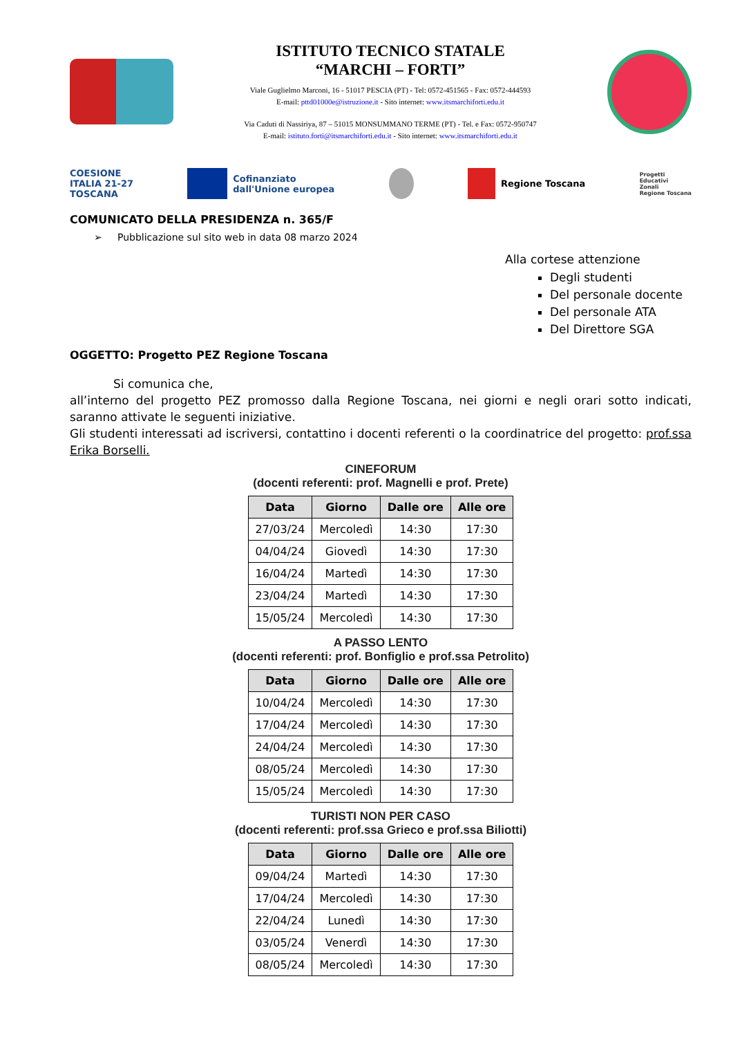ISTITUTO TECNICO STATALE
“MARCHI – FORTI”
Viale Guglielmo Marconi, 16 - 51017 PESCIA (PT) - Tel: 0572-451565 - Fax: 0572-444593
E-mail: pttd01000e@istruzione.it - Sito internet: www.itsmarchiforti.edu.it
Via Caduti di Nassiriya, 87 – 51015 MONSUMMANO TERME (PT) - Tel. e Fax: 0572-950747
E-mail: istituto.forti@itsmarchiforti.edu.it - Sito internet: www.itsmarchiforti.edu.it
COESIONE
ITALIA 21-27
TOSCANA
Cofinanziato
dall'Unione europea
Regione Toscana
Progetti
Educativi
Zonali
Regione Toscana
COMUNICATO DELLA PRESIDENZA n. 365/F
➢ Pubblicazione sul sito web in data 08 marzo 2024
Alla cortese attenzione
Degli studenti
Del personale docente
Del personale ATA
Del Direttore SGA
OGGETTO: Progetto PEZ Regione Toscana
Si comunica che,
all’interno del progetto PEZ promosso dalla Regione Toscana, nei giorni e negli orari sotto indicati, saranno attivate le seguenti iniziative.
Gli studenti interessati ad iscriversi, contattino i docenti referenti o la coordinatrice del progetto: prof.ssa Erika Borselli.
CINEFORUM
(docenti referenti: prof. Magnelli e prof. Prete)
| Data | Giorno | Dalle ore | Alle ore |
| --- | --- | --- | --- |
| 27/03/24 | Mercoledì | 14:30 | 17:30 |
| 04/04/24 | Giovedì | 14:30 | 17:30 |
| 16/04/24 | Martedì | 14:30 | 17:30 |
| 23/04/24 | Martedì | 14:30 | 17:30 |
| 15/05/24 | Mercoledì | 14:30 | 17:30 |
A PASSO LENTO
(docenti referenti: prof. Bonfiglio e prof.ssa Petrolito)
| Data | Giorno | Dalle ore | Alle ore |
| --- | --- | --- | --- |
| 10/04/24 | Mercoledì | 14:30 | 17:30 |
| 17/04/24 | Mercoledì | 14:30 | 17:30 |
| 24/04/24 | Mercoledì | 14:30 | 17:30 |
| 08/05/24 | Mercoledì | 14:30 | 17:30 |
| 15/05/24 | Mercoledì | 14:30 | 17:30 |
TURISTI NON PER CASO
(docenti referenti: prof.ssa Grieco e prof.ssa Biliotti)
| Data | Giorno | Dalle ore | Alle ore |
| --- | --- | --- | --- |
| 09/04/24 | Martedì | 14:30 | 17:30 |
| 17/04/24 | Mercoledì | 14:30 | 17:30 |
| 22/04/24 | Lunedì | 14:30 | 17:30 |
| 03/05/24 | Venerdì | 14:30 | 17:30 |
| 08/05/24 | Mercoledì | 14:30 | 17:30 |